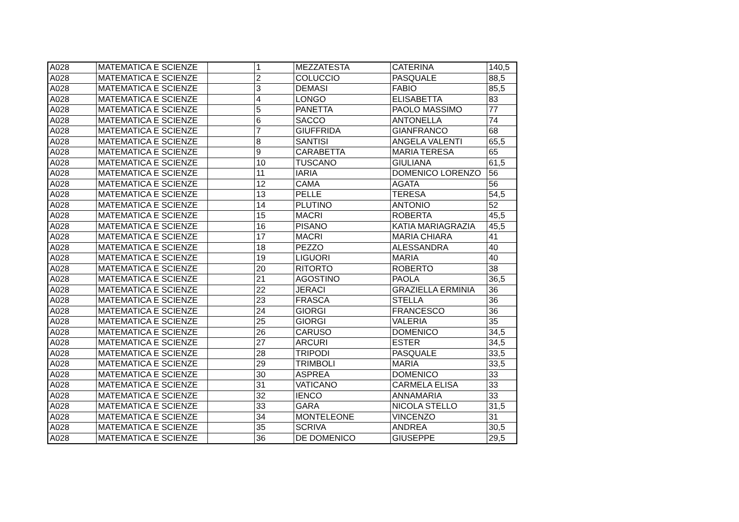| A028 | MATEMATICA E SCIENZE | | 1 | MEZZATESTA | CATERINA | 140,5 |
| A028 | MATEMATICA E SCIENZE | | 2 | COLUCCIO | PASQUALE | 88,5 |
| A028 | MATEMATICA E SCIENZE | | 3 | DEMASI | FABIO | 85,5 |
| A028 | MATEMATICA E SCIENZE | | 4 | LONGO | ELISABETTA | 83 |
| A028 | MATEMATICA E SCIENZE | | 5 | PANETTA | PAOLO MASSIMO | 77 |
| A028 | MATEMATICA E SCIENZE | | 6 | SACCO | ANTONELLA | 74 |
| A028 | MATEMATICA E SCIENZE | | 7 | GIUFFRIDA | GIANFRANCO | 68 |
| A028 | MATEMATICA E SCIENZE | | 8 | SANTISI | ANGELA VALENTI | 65,5 |
| A028 | MATEMATICA E SCIENZE | | 9 | CARABETTA | MARIA TERESA | 65 |
| A028 | MATEMATICA E SCIENZE | | 10 | TUSCANO | GIULIANA | 61,5 |
| A028 | MATEMATICA E SCIENZE | | 11 | IARIA | DOMENICO LORENZO | 56 |
| A028 | MATEMATICA E SCIENZE | | 12 | CAMA | AGATA | 56 |
| A028 | MATEMATICA E SCIENZE | | 13 | PELLE | TERESA | 54,5 |
| A028 | MATEMATICA E SCIENZE | | 14 | PLUTINO | ANTONIO | 52 |
| A028 | MATEMATICA E SCIENZE | | 15 | MACRI | ROBERTA | 45,5 |
| A028 | MATEMATICA E SCIENZE | | 16 | PISANO | KATIA MARIAGRAZIA | 45,5 |
| A028 | MATEMATICA E SCIENZE | | 17 | MACRI | MARIA CHIARA | 41 |
| A028 | MATEMATICA E SCIENZE | | 18 | PEZZO | ALESSANDRA | 40 |
| A028 | MATEMATICA E SCIENZE | | 19 | LIGUORI | MARIA | 40 |
| A028 | MATEMATICA E SCIENZE | | 20 | RITORTO | ROBERTO | 38 |
| A028 | MATEMATICA E SCIENZE | | 21 | AGOSTINO | PAOLA | 36,5 |
| A028 | MATEMATICA E SCIENZE | | 22 | JERACI | GRAZIELLA ERMINIA | 36 |
| A028 | MATEMATICA E SCIENZE | | 23 | FRASCA | STELLA | 36 |
| A028 | MATEMATICA E SCIENZE | | 24 | GIORGI | FRANCESCO | 36 |
| A028 | MATEMATICA E SCIENZE | | 25 | GIORGI | VALERIA | 35 |
| A028 | MATEMATICA E SCIENZE | | 26 | CARUSO | DOMENICO | 34,5 |
| A028 | MATEMATICA E SCIENZE | | 27 | ARCURI | ESTER | 34,5 |
| A028 | MATEMATICA E SCIENZE | | 28 | TRIPODI | PASQUALE | 33,5 |
| A028 | MATEMATICA E SCIENZE | | 29 | TRIMBOLI | MARIA | 33,5 |
| A028 | MATEMATICA E SCIENZE | | 30 | ASPREA | DOMENICO | 33 |
| A028 | MATEMATICA E SCIENZE | | 31 | VATICANO | CARMELA ELISA | 33 |
| A028 | MATEMATICA E SCIENZE | | 32 | IENCO | ANNAMARIA | 33 |
| A028 | MATEMATICA E SCIENZE | | 33 | GARA | NICOLA STELLO | 31,5 |
| A028 | MATEMATICA E SCIENZE | | 34 | MONTELEONE | VINCENZO | 31 |
| A028 | MATEMATICA E SCIENZE | | 35 | SCRIVA | ANDREA | 30,5 |
| A028 | MATEMATICA E SCIENZE | | 36 | DE DOMENICO | GIUSEPPE | 29,5 |